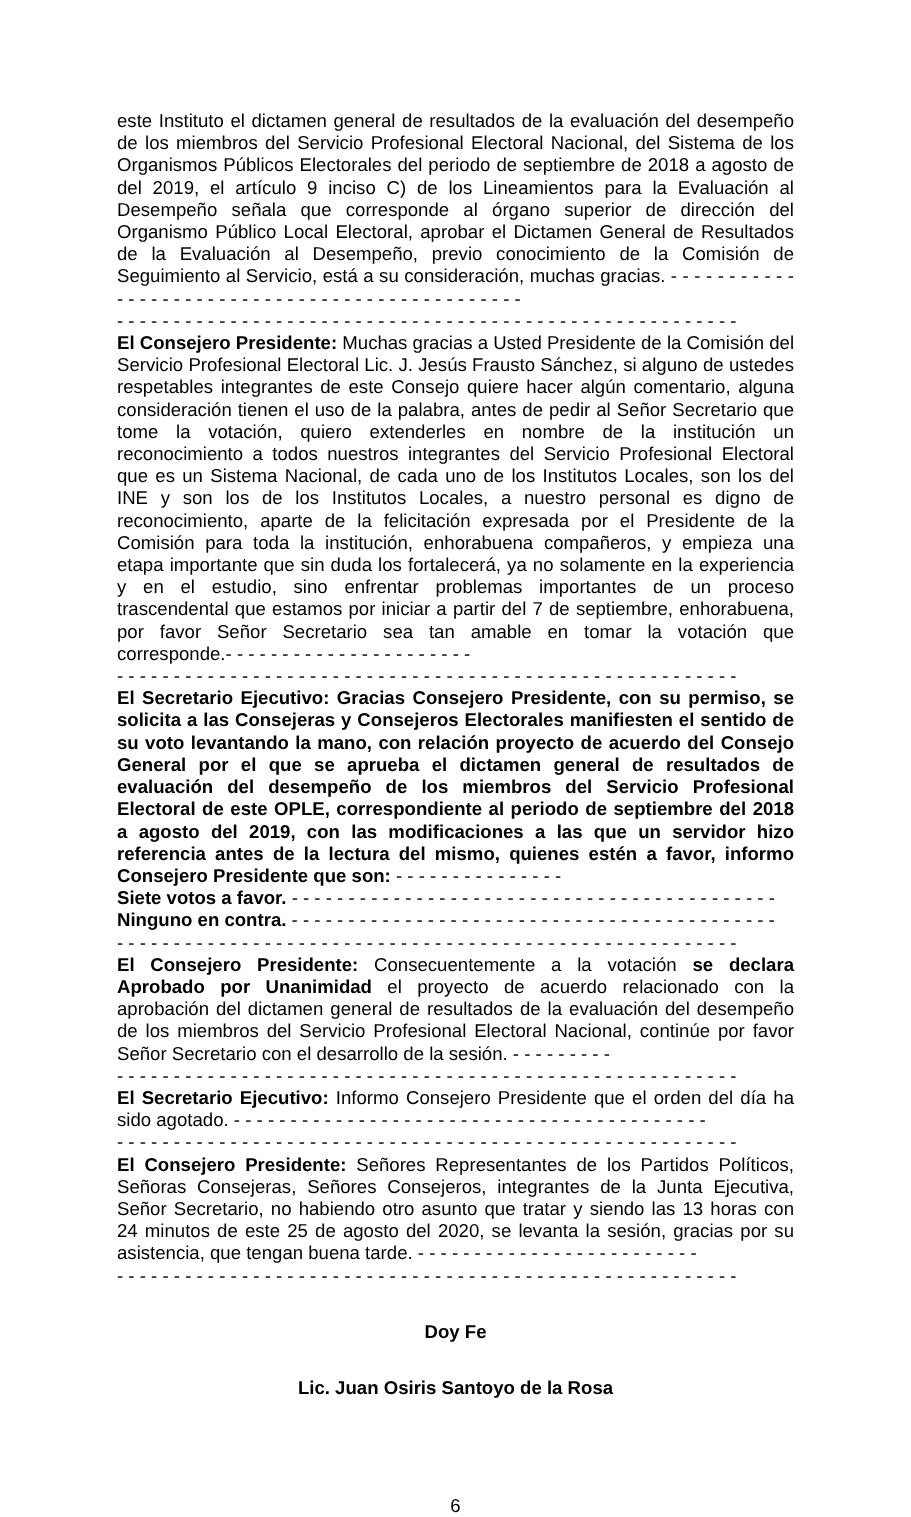este Instituto el dictamen general de resultados de la evaluación del desempeño de los miembros del Servicio Profesional Electoral Nacional, del Sistema de los Organismos Públicos Electorales del periodo de septiembre de 2018 a agosto de del 2019, el artículo 9 inciso C) de los Lineamientos para la Evaluación al Desempeño señala que corresponde al órgano superior de dirección del Organismo Público Local Electoral, aprobar el Dictamen General de Resultados de la Evaluación al Desempeño, previo conocimiento de la Comisión de Seguimiento al Servicio, está a su consideración, muchas gracias. - - - - - - - - - - - - - - - - - - - - - - - - - - - - - - - - - - - - - - - - - - - - - - -
- - - - - - - - - - - - - - - - - - - - - - - - - - - - - - - - - - - - - - - - - - - - - - - - - - - - - - -
El Consejero Presidente: Muchas gracias a Usted Presidente de la Comisión del Servicio Profesional Electoral Lic. J. Jesús Frausto Sánchez, si alguno de ustedes respetables integrantes de este Consejo quiere hacer algún comentario, alguna consideración tienen el uso de la palabra, antes de pedir al Señor Secretario que tome la votación, quiero extenderles en nombre de la institución un reconocimiento a todos nuestros integrantes del Servicio Profesional Electoral que es un Sistema Nacional, de cada uno de los Institutos Locales, son los del INE y son los de los Institutos Locales, a nuestro personal es digno de reconocimiento, aparte de la felicitación expresada por el Presidente de la Comisión para toda la institución, enhorabuena compañeros, y empieza una etapa importante que sin duda los fortalecerá, ya no solamente en la experiencia y en el estudio, sino enfrentar problemas importantes de un proceso trascendental que estamos por iniciar a partir del 7 de septiembre, enhorabuena, por favor Señor Secretario sea tan amable en tomar la votación que corresponde.- - - - - - - - - - - - - - - - - - - - - -
- - - - - - - - - - - - - - - - - - - - - - - - - - - - - - - - - - - - - - - - - - - - - - - - - - - - - - -
El Secretario Ejecutivo: Gracias Consejero Presidente, con su permiso, se solicita a las Consejeras y Consejeros Electorales manifiesten el sentido de su voto levantando la mano, con relación proyecto de acuerdo del Consejo General por el que se aprueba el dictamen general de resultados de evaluación del desempeño de los miembros del Servicio Profesional Electoral de este OPLE, correspondiente al periodo de septiembre del 2018 a agosto del 2019, con las modificaciones a las que un servidor hizo referencia antes de la lectura del mismo, quienes estén a favor, informo Consejero Presidente que son: - - - - - - - - - - - - - - -
Siete votos a favor. - - - - - - - - - - - - - - - - - - - - - - - - - - - - - - - - - - - - - - - - - - -
Ninguno en contra. - - - - - - - - - - - - - - - - - - - - - - - - - - - - - - - - - - - - - - - - - - -
- - - - - - - - - - - - - - - - - - - - - - - - - - - - - - - - - - - - - - - - - - - - - - - - - - - - - - -
El Consejero Presidente: Consecuentemente a la votación se declara Aprobado por Unanimidad el proyecto de acuerdo relacionado con la aprobación del dictamen general de resultados de la evaluación del desempeño de los miembros del Servicio Profesional Electoral Nacional, continúe por favor Señor Secretario con el desarrollo de la sesión. - - - - - - - - -
- - - - - - - - - - - - - - - - - - - - - - - - - - - - - - - - - - - - - - - - - - - - - - - - - - - - - - -
El Secretario Ejecutivo: Informo Consejero Presidente que el orden del día ha sido agotado. - - - - - - - - - - - - - - - - - - - - - - - - - - - - - - - - - - - - - - - - - -
- - - - - - - - - - - - - - - - - - - - - - - - - - - - - - - - - - - - - - - - - - - - - - - - - - - - - - -
El Consejero Presidente: Señores Representantes de los Partidos Políticos, Señoras Consejeras, Señores Consejeros, integrantes de la Junta Ejecutiva, Señor Secretario, no habiendo otro asunto que tratar y siendo las 13 horas con 24 minutos de este 25 de agosto del 2020, se levanta la sesión, gracias por su asistencia, que tengan buena tarde. - - - - - - - - - - - - - - - - - - - - - - - - -
- - - - - - - - - - - - - - - - - - - - - - - - - - - - - - - - - - - - - - - - - - - - - - - - - - - - - - -
Doy Fe
Lic. Juan Osiris Santoyo de la Rosa
6